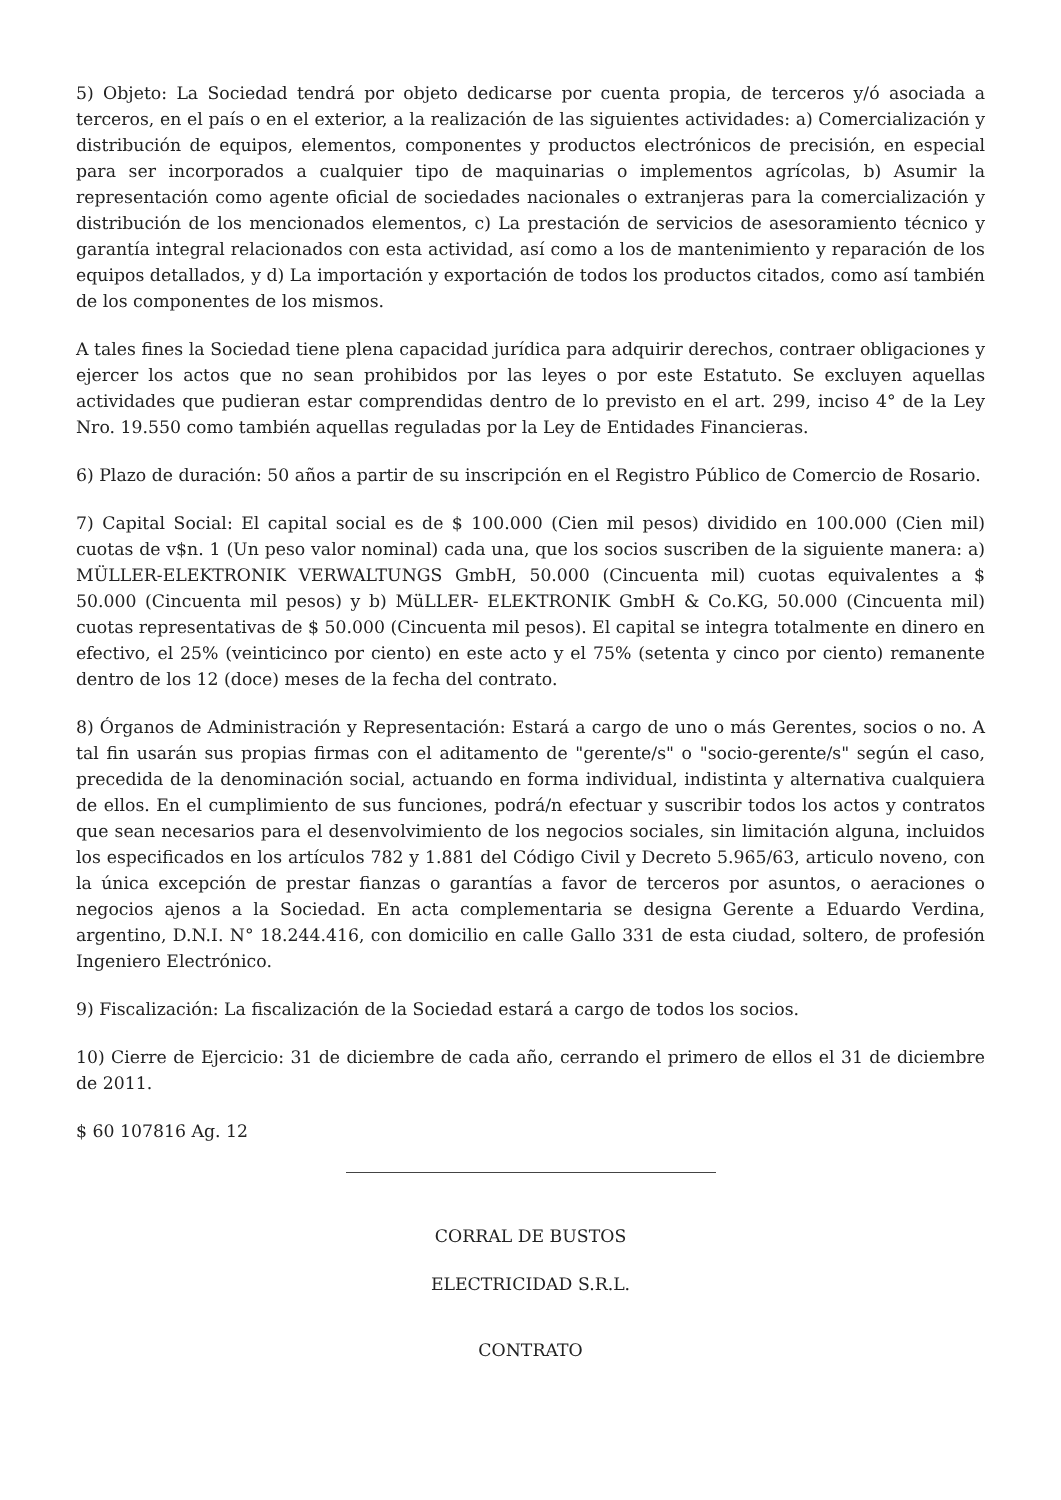5) Objeto: La Sociedad tendrá por objeto dedicarse por cuenta propia, de terceros y/ó asociada a terceros, en el país o en el exterior, a la realización de las siguientes actividades: a) Comercialización y distribución de equipos, elementos, componentes y productos electrónicos de precisión, en especial para ser incorporados a cualquier tipo de maquinarias o implementos agrícolas, b) Asumir la representación como agente oficial de sociedades nacionales o extranjeras para la comercialización y distribución de los mencionados elementos, c) La prestación de servicios de asesoramiento técnico y garantía integral relacionados con esta actividad, así como a los de mantenimiento y reparación de los equipos detallados, y d) La importación y exportación de todos los productos citados, como así también de los componentes de los mismos.
A tales fines la Sociedad tiene plena capacidad jurídica para adquirir derechos, contraer obligaciones y ejercer los actos que no sean prohibidos por las leyes o por este Estatuto. Se excluyen aquellas actividades que pudieran estar comprendidas dentro de lo previsto en el art. 299, inciso 4° de la Ley Nro. 19.550 como también aquellas reguladas por la Ley de Entidades Financieras.
6) Plazo de duración: 50 años a partir de su inscripción en el Registro Público de Comercio de Rosario.
7) Capital Social: El capital social es de $ 100.000 (Cien mil pesos) dividido en 100.000 (Cien mil) cuotas de v$n. 1 (Un peso valor nominal) cada una, que los socios suscriben de la siguiente manera: a) MÜLLER-ELEKTRONIK VERWALTUNGS GmbH, 50.000 (Cincuenta mil) cuotas equivalentes a $ 50.000 (Cincuenta mil pesos) y b) MüLLER- ELEKTRONIK GmbH & Co.KG, 50.000 (Cincuenta mil) cuotas representativas de $ 50.000 (Cincuenta mil pesos). El capital se integra totalmente en dinero en efectivo, el 25% (veinticinco por ciento) en este acto y el 75% (setenta y cinco por ciento) remanente dentro de los 12 (doce) meses de la fecha del contrato.
8) Órganos de Administración y Representación: Estará a cargo de uno o más Gerentes, socios o no. A tal fin usarán sus propias firmas con el aditamento de "gerente/s" o "socio-gerente/s" según el caso, precedida de la denominación social, actuando en forma individual, indistinta y alternativa cualquiera de ellos. En el cumplimiento de sus funciones, podrá/n efectuar y suscribir todos los actos y contratos que sean necesarios para el desenvolvimiento de los negocios sociales, sin limitación alguna, incluidos los especificados en los artículos 782 y 1.881 del Código Civil y Decreto 5.965/63, articulo noveno, con la única excepción de prestar fianzas o garantías a favor de terceros por asuntos, o aeraciones o negocios ajenos a la Sociedad. En acta complementaria se designa Gerente a Eduardo Verdina, argentino, D.N.I. N° 18.244.416, con domicilio en calle Gallo 331 de esta ciudad, soltero, de profesión Ingeniero Electrónico.
9) Fiscalización: La fiscalización de la Sociedad estará a cargo de todos los socios.
10) Cierre de Ejercicio: 31 de diciembre de cada año, cerrando el primero de ellos el 31 de diciembre de 2011.
$ 60 107816 Ag. 12
CORRAL DE BUSTOS
ELECTRICIDAD S.R.L.
CONTRATO